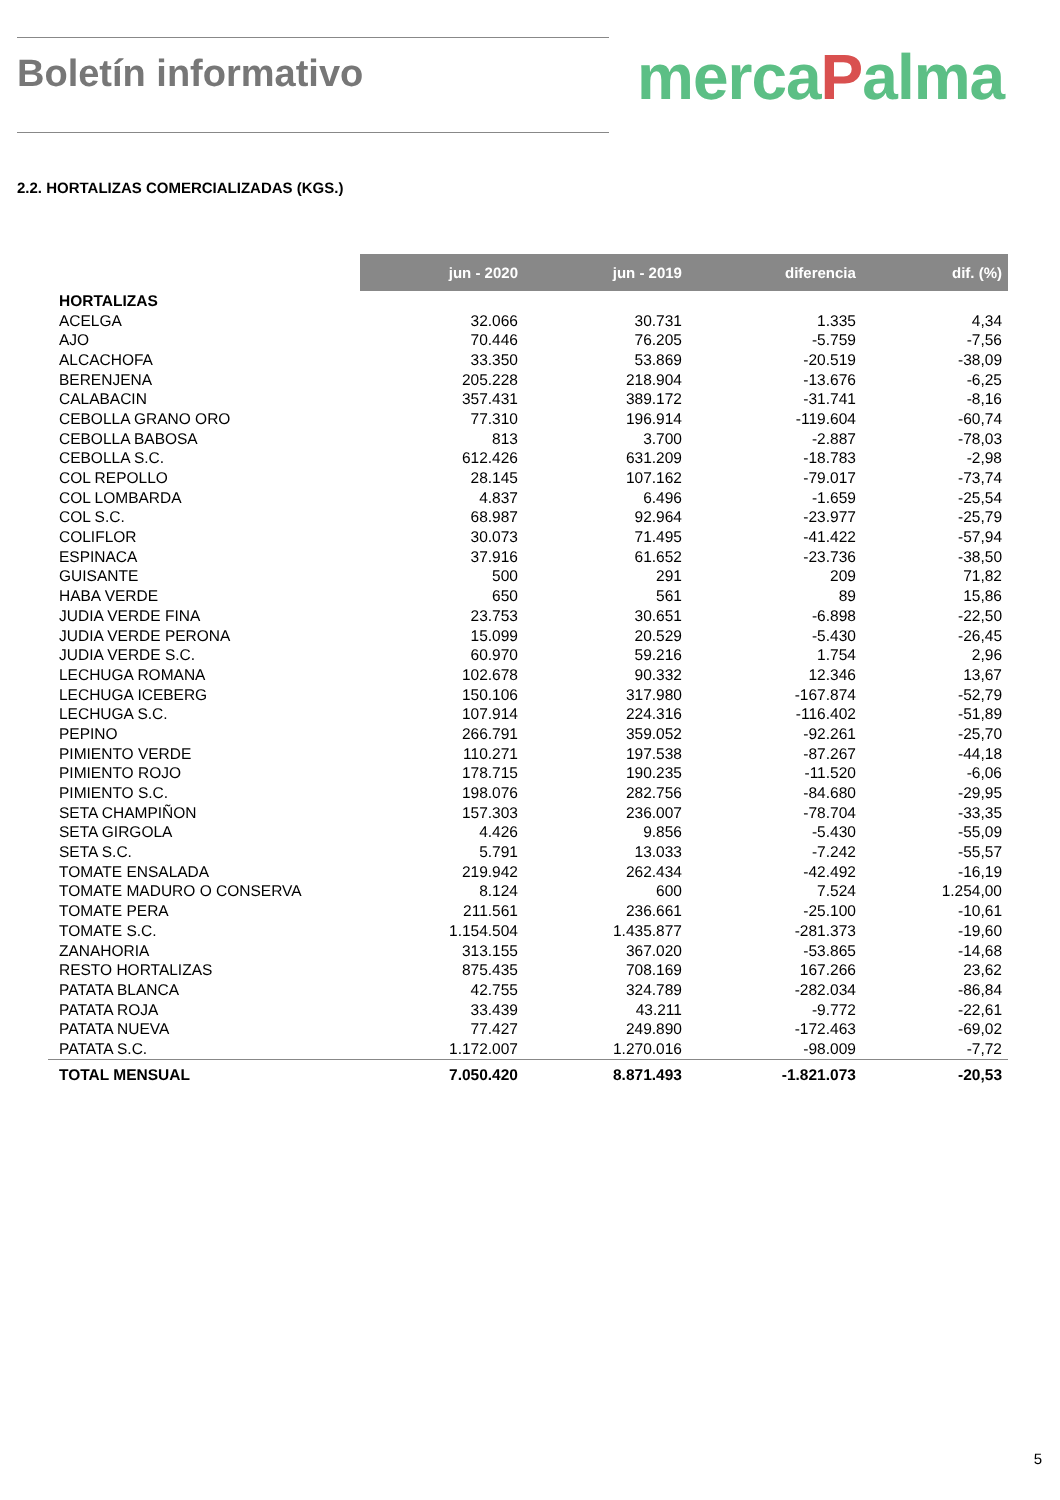Boletín informativo
mercaPalma
2.2. HORTALIZAS COMERCIALIZADAS (KGS.)
| | jun - 2020 | jun - 2019 | diferencia | dif. (%) |
| --- | --- | --- | --- | --- |
| HORTALIZAS | | | | |
| ACELGA | 32.066 | 30.731 | 1.335 | 4,34 |
| AJO | 70.446 | 76.205 | -5.759 | -7,56 |
| ALCACHOFA | 33.350 | 53.869 | -20.519 | -38,09 |
| BERENJENA | 205.228 | 218.904 | -13.676 | -6,25 |
| CALABACIN | 357.431 | 389.172 | -31.741 | -8,16 |
| CEBOLLA GRANO ORO | 77.310 | 196.914 | -119.604 | -60,74 |
| CEBOLLA BABOSA | 813 | 3.700 | -2.887 | -78,03 |
| CEBOLLA S.C. | 612.426 | 631.209 | -18.783 | -2,98 |
| COL REPOLLO | 28.145 | 107.162 | -79.017 | -73,74 |
| COL LOMBARDA | 4.837 | 6.496 | -1.659 | -25,54 |
| COL S.C. | 68.987 | 92.964 | -23.977 | -25,79 |
| COLIFLOR | 30.073 | 71.495 | -41.422 | -57,94 |
| ESPINACA | 37.916 | 61.652 | -23.736 | -38,50 |
| GUISANTE | 500 | 291 | 209 | 71,82 |
| HABA VERDE | 650 | 561 | 89 | 15,86 |
| JUDIA VERDE FINA | 23.753 | 30.651 | -6.898 | -22,50 |
| JUDIA VERDE PERONA | 15.099 | 20.529 | -5.430 | -26,45 |
| JUDIA VERDE S.C. | 60.970 | 59.216 | 1.754 | 2,96 |
| LECHUGA ROMANA | 102.678 | 90.332 | 12.346 | 13,67 |
| LECHUGA ICEBERG | 150.106 | 317.980 | -167.874 | -52,79 |
| LECHUGA S.C. | 107.914 | 224.316 | -116.402 | -51,89 |
| PEPINO | 266.791 | 359.052 | -92.261 | -25,70 |
| PIMIENTO VERDE | 110.271 | 197.538 | -87.267 | -44,18 |
| PIMIENTO ROJO | 178.715 | 190.235 | -11.520 | -6,06 |
| PIMIENTO S.C. | 198.076 | 282.756 | -84.680 | -29,95 |
| SETA CHAMPIÑON | 157.303 | 236.007 | -78.704 | -33,35 |
| SETA GIRGOLA | 4.426 | 9.856 | -5.430 | -55,09 |
| SETA S.C. | 5.791 | 13.033 | -7.242 | -55,57 |
| TOMATE ENSALADA | 219.942 | 262.434 | -42.492 | -16,19 |
| TOMATE MADURO O CONSERVA | 8.124 | 600 | 7.524 | 1.254,00 |
| TOMATE PERA | 211.561 | 236.661 | -25.100 | -10,61 |
| TOMATE S.C. | 1.154.504 | 1.435.877 | -281.373 | -19,60 |
| ZANAHORIA | 313.155 | 367.020 | -53.865 | -14,68 |
| RESTO HORTALIZAS | 875.435 | 708.169 | 167.266 | 23,62 |
| PATATA BLANCA | 42.755 | 324.789 | -282.034 | -86,84 |
| PATATA ROJA | 33.439 | 43.211 | -9.772 | -22,61 |
| PATATA NUEVA | 77.427 | 249.890 | -172.463 | -69,02 |
| PATATA S.C. | 1.172.007 | 1.270.016 | -98.009 | -7,72 |
| TOTAL MENSUAL | 7.050.420 | 8.871.493 | -1.821.073 | -20,53 |
5